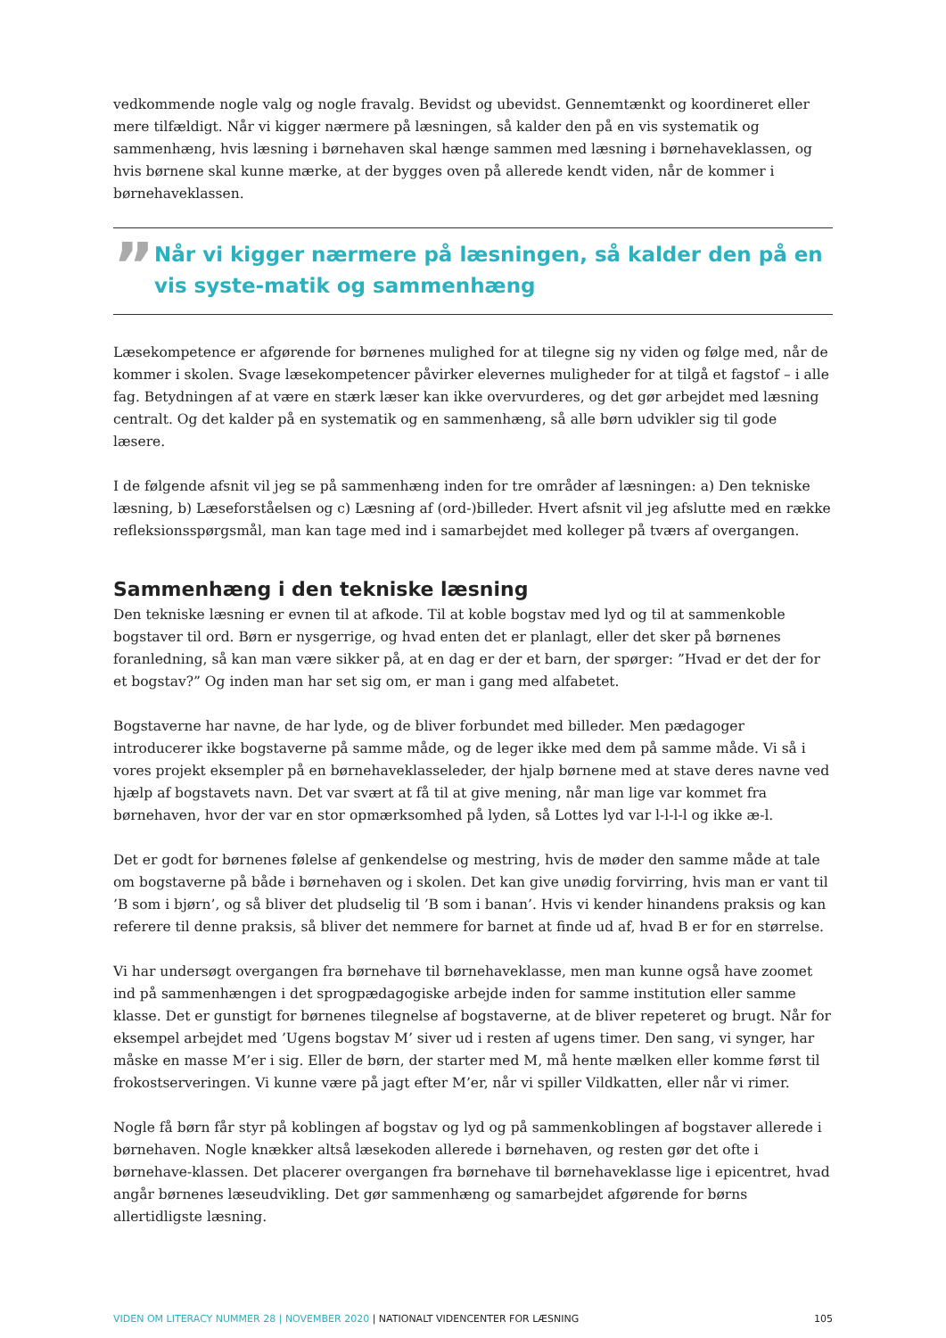vedkommende nogle valg og nogle fravalg. Bevidst og ubevidst. Gennemtænkt og koordineret eller mere tilfældigt. Når vi kigger nærmere på læsningen, så kalder den på en vis systematik og sammenhæng, hvis læsning i børnehaven skal hænge sammen med læsning i børnehaveklassen, og hvis børnene skal kunne mærke, at der bygges oven på allerede kendt viden, når de kommer i børnehaveklassen.
”
Når vi kigger nærmere på læsningen, så kalder den på en vis syste-matik og sammenhæng
Læsekompetence er afgørende for børnenes mulighed for at tilegne sig ny viden og følge med, når de kommer i skolen. Svage læsekompetencer påvirker elevernes muligheder for at tilgå et fagstof – i alle fag. Betydningen af at være en stærk læser kan ikke overvurderes, og det gør arbejdet med læsning centralt. Og det kalder på en systematik og en sammenhæng, så alle børn udvikler sig til gode læsere.
I de følgende afsnit vil jeg se på sammenhæng inden for tre områder af læsningen: a) Den tekniske læsning, b) Læseforståelsen og c) Læsning af (ord-)billeder. Hvert afsnit vil jeg afslutte med en række refleksionsspørgsmål, man kan tage med ind i samarbejdet med kolleger på tværs af overgangen.
Sammenhæng i den tekniske læsning
Den tekniske læsning er evnen til at afkode. Til at koble bogstav med lyd og til at sammenkoble bogstaver til ord. Børn er nysgerrige, og hvad enten det er planlagt, eller det sker på børnenes foranledning, så kan man være sikker på, at en dag er der et barn, der spørger: ”Hvad er det der for et bogstav?” Og inden man har set sig om, er man i gang med alfabetet.
Bogstaverne har navne, de har lyde, og de bliver forbundet med billeder. Men pædagoger introducerer ikke bogstaverne på samme måde, og de leger ikke med dem på samme måde. Vi så i vores projekt eksempler på en børnehaveklasseleder, der hjalp børnene med at stave deres navne ved hjælp af bogstavets navn. Det var svært at få til at give mening, når man lige var kommet fra børnehaven, hvor der var en stor opmærksomhed på lyden, så Lottes lyd var l-l-l-l og ikke æ-l.
Det er godt for børnenes følelse af genkendelse og mestring, hvis de møder den samme måde at tale om bogstaverne på både i børnehaven og i skolen. Det kan give unødig forvirring, hvis man er vant til ’B som i bjørn’, og så bliver det pludselig til ’B som i banan’. Hvis vi kender hinandens praksis og kan referere til denne praksis, så bliver det nemmere for barnet at finde ud af, hvad B er for en størrelse.
Vi har undersøgt overgangen fra børnehave til børnehaveklasse, men man kunne også have zoomet ind på sammenhængen i det sprogpædagogiske arbejde inden for samme institution eller samme klasse. Det er gunstigt for børnenes tilegnelse af bogstaverne, at de bliver repeteret og brugt. Når for eksempel arbejdet med ’Ugens bogstav M’ siver ud i resten af ugens timer. Den sang, vi synger, har måske en masse M’er i sig. Eller de børn, der starter med M, må hente mælken eller komme først til frokostserveringen. Vi kunne være på jagt efter M’er, når vi spiller Vildkatten, eller når vi rimer.
Nogle få børn får styr på koblingen af bogstav og lyd og på sammenkoblingen af bogstaver allerede i børnehaven. Nogle knækker altså læsekoden allerede i børnehaven, og resten gør det ofte i børnehave-klassen. Det placerer overgangen fra børnehave til børnehaveklasse lige i epicentret, hvad angår børnenes læseudvikling. Det gør sammenhæng og samarbejdet afgørende for børns allertidligste læsning.
VIDEN OM LITERACY NUMMER 28 | NOVEMBER 2020 | NATIONALT VIDENCENTER FOR LÆSNING 105